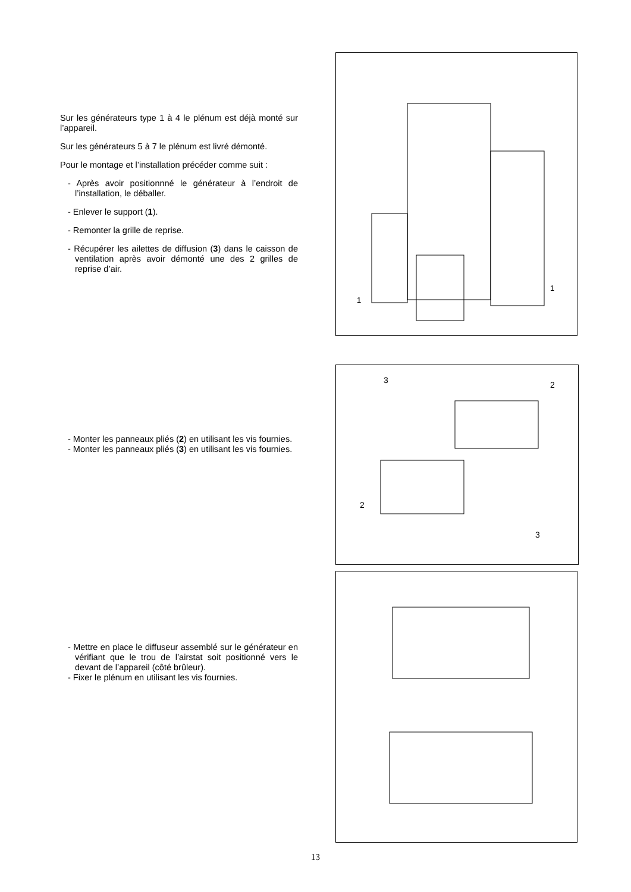Sur les générateurs type 1 à 4 le plénum est déjà monté sur l’appareil.
Sur les générateurs 5 à 7 le plénum est livré démonté.
Pour le montage et l’installation précéder comme suit :
- Après avoir positionnné le générateur à l’endroit de l’installation, le déballer.
- Enlever le support (1).
- Remonter la grille de reprise.
- Récupérer les ailettes de diffusion (3) dans le caisson de ventilation après avoir démonté une des 2 grilles de reprise d’air.
1
1
- Monter les panneaux pliés (2) en utilisant les vis fournies.
- Monter les panneaux pliés (3) en utilisant les vis fournies.
3
2
2
3
- Mettre en place le diffuseur assemblé sur le générateur en vérifiant que le trou de l’airstat soit positionné vers le devant de l’appareil (côté brûleur).
- Fixer le plénum en utilisant les vis fournies.
13